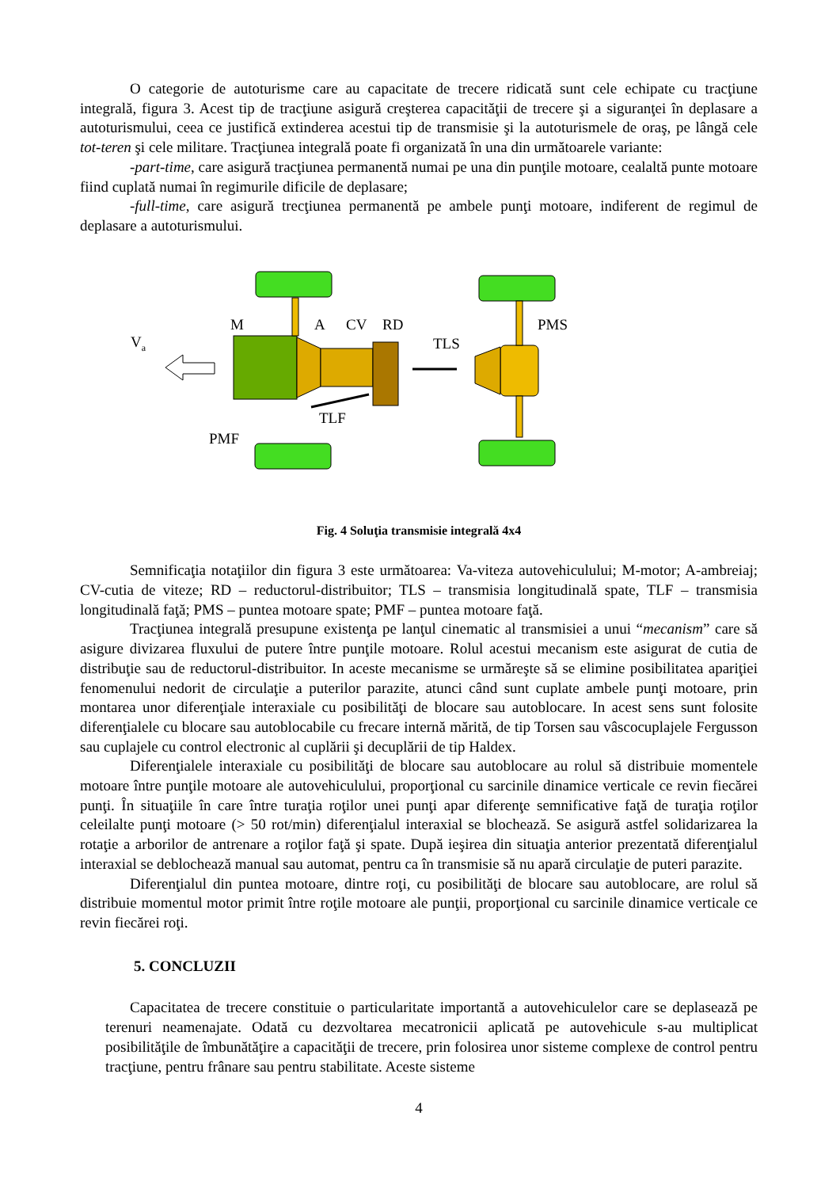O categorie de autoturisme care au capacitate de trecere ridicată sunt cele echipate cu tracţiune integrală, figura 3. Acest tip de tracţiune asigură creşterea capacităţii de trecere şi a siguranţei în deplasare a autoturismului, ceea ce justifică extinderea acestui tip de transmisie şi la autoturismele de oraş, pe lângă cele tot-teren şi cele militare. Tracţiunea integrală poate fi organizată în una din următoarele variante:
-part-time, care asigură tracţiunea permanentă numai pe una din punţile motoare, cealaltă punte motoare fiind cuplată numai în regimurile dificile de deplasare;
-full-time, care asigură trecţiunea permanentă pe ambele punţi motoare, indiferent de regimul de deplasare a autoturismului.
Va
M
A
CV
RD
TLS
PMS
TLF
PMF
Fig. 4 Soluţia transmisie integrală 4x4
Semnificaţia notaţiilor din figura 3 este următoarea: Va-viteza autovehiculului; M-motor; A-ambreiaj; CV-cutia de viteze; RD – reductorul-distribuitor; TLS – transmisia longitudinală spate, TLF – transmisia longitudinală faţă; PMS – puntea motoare spate; PMF – puntea motoare faţă.
Tracţiunea integrală presupune existenţa pe lanţul cinematic al transmisiei a unui “mecanism” care să asigure divizarea fluxului de putere între punţile motoare. Rolul acestui mecanism este asigurat de cutia de distribuţie sau de reductorul-distribuitor. In aceste mecanisme se urmăreşte să se elimine posibilitatea apariţiei fenomenului nedorit de circulaţie a puterilor parazite, atunci când sunt cuplate ambele punţi motoare, prin montarea unor diferenţiale interaxiale cu posibilităţi de blocare sau autoblocare. In acest sens sunt folosite diferenţialele cu blocare sau autoblocabile cu frecare internă mărită, de tip Torsen sau vâscocuplajele Fergusson sau cuplajele cu control electronic al cuplării şi decuplării de tip Haldex.
Diferenţialele interaxiale cu posibilităţi de blocare sau autoblocare au rolul să distribuie momentele motoare între punţile motoare ale autovehiculului, proporţional cu sarcinile dinamice verticale ce revin fiecărei punţi. În situaţiile în care între turaţia roţilor unei punţi apar diferenţe semnificative faţă de turaţia roţilor celeilalte punţi motoare (> 50 rot/min) diferenţialul interaxial se blochează. Se asigură astfel solidarizarea la rotaţie a arborilor de antrenare a roţilor faţă şi spate. După ieşirea din situaţia anterior prezentată diferenţialul interaxial se deblochează manual sau automat, pentru ca în transmisie să nu apară circulaţie de puteri parazite.
Diferenţialul din puntea motoare, dintre roţi, cu posibilităţi de blocare sau autoblocare, are rolul să distribuie momentul motor primit între roţile motoare ale punţii, proporţional cu sarcinile dinamice verticale ce revin fiecărei roţi.
5. CONCLUZII
Capacitatea de trecere constituie o particularitate importantă a autovehiculelor care se deplasează pe terenuri neamenajate. Odată cu dezvoltarea mecatronicii aplicată pe autovehicule s-au multiplicat posibilităţile de îmbunătăţire a capacităţii de trecere, prin folosirea unor sisteme complexe de control pentru tracţiune, pentru frânare sau pentru stabilitate. Aceste sisteme
4